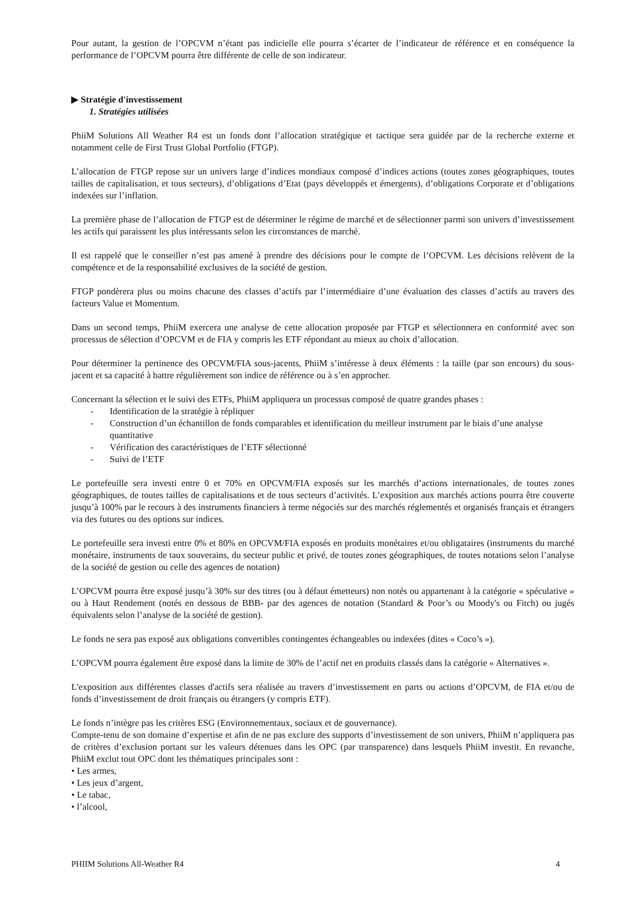Pour autant, la gestion de l’OPCVM n’étant pas indicielle elle pourra s’écarter de l’indicateur de référence et en conséquence la performance de l’OPCVM pourra être différente de celle de son indicateur.
▶ Stratégie d'investissement
1. Stratégies utilisées
PhiiM Solutions All Weather R4 est un fonds dont l’allocation stratégique et tactique sera guidée par de la recherche externe et notamment celle de First Trust Global Portfolio (FTGP).
L’allocation de FTGP repose sur un univers large d’indices mondiaux composé d’indices actions (toutes zones géographiques, toutes tailles de capitalisation, et tous secteurs), d’obligations d’Etat (pays développés et émergents), d’obligations Corporate et d’obligations indexées sur l’inflation.
La première phase de l’allocation de FTGP est de déterminer le régime de marché et de sélectionner parmi son univers d’investissement les actifs qui paraissent les plus intéressants selon les circonstances de marché.
Il est rappelé que le conseiller n’est pas amené à prendre des décisions pour le compte de l’OPCVM. Les décisions relèvent de la compétence et de la responsabilité exclusives de la société de gestion.
FTGP pondèrera plus ou moins chacune des classes d’actifs par l’intermédiaire d’une évaluation des classes d’actifs au travers des facteurs Value et Momentum.
Dans un second temps, PhiiM exercera une analyse de cette allocation proposée par FTGP et sélectionnera en conformité avec son processus de sélection d’OPCVM et de FIA y compris les ETF répondant au mieux au choix d’allocation.
Pour déterminer la pertinence des OPCVM/FIA sous-jacents, PhiiM s’intéresse à deux éléments : la taille (par son encours) du sous-jacent et sa capacité à battre régulièrement son indice de référence ou à s’en approcher.
Concernant la sélection et le suivi des ETFs, PhiiM appliquera un processus composé de quatre grandes phases :
- Identification de la stratégie à répliquer
- Construction d’un échantillon de fonds comparables et identification du meilleur instrument par le biais d’une analyse quantitative
- Vérification des caractéristiques de l’ETF sélectionné
- Suivi de l’ETF
Le portefeuille sera investi entre 0 et 70% en OPCVM/FIA exposés sur les marchés d’actions internationales, de toutes zones géographiques, de toutes tailles de capitalisations et de tous secteurs d’activités. L’exposition aux marchés actions pourra être couverte jusqu’à 100% par le recours à des instruments financiers à terme négociés sur des marchés réglementés et organisés français et étrangers via des futures ou des options sur indices.
Le portefeuille sera investi entre 0% et 80% en OPCVM/FIA exposés en produits monétaires et/ou obligataires (instruments du marché monétaire, instruments de taux souverains, du secteur public et privé, de toutes zones géographiques, de toutes notations selon l’analyse de la société de gestion ou celle des agences de notation)
L’OPCVM pourra être exposé jusqu’à 30% sur des titres (ou à défaut émetteurs) non notés ou appartenant à la catégorie « spéculative » ou à Haut Rendement (notés en dessous de BBB- par des agences de notation (Standard & Poor’s ou Moody's ou Fitch) ou jugés équivalents selon l’analyse de la société de gestion).
Le fonds ne sera pas exposé aux obligations convertibles contingentes échangeables ou indexées (dites « Coco’s »).
L’OPCVM pourra également être exposé dans la limite de 30% de l’actif net en produits classés dans la catégorie « Alternatives ».
L'exposition aux différentes classes d'actifs sera réalisée au travers d’investissement en parts ou actions d’OPCVM, de FIA et/ou de fonds d’investissement de droit français ou étrangers (y compris ETF).
Le fonds n’intègre pas les critères ESG (Environnementaux, sociaux et de gouvernance).
Compte-tenu de son domaine d’expertise et afin de ne pas exclure des supports d’investissement de son univers, PhiiM n’appliquera pas de critères d’exclusion portant sur les valeurs détenues dans les OPC (par transparence) dans lesquels PhiiM investit. En revanche, PhiiM exclut tout OPC dont les thématiques principales sont :
• Les armes,
• Les jeux d’argent,
• Le tabac,
• l’alcool,
PHIIM Solutions All-Weather R4 4